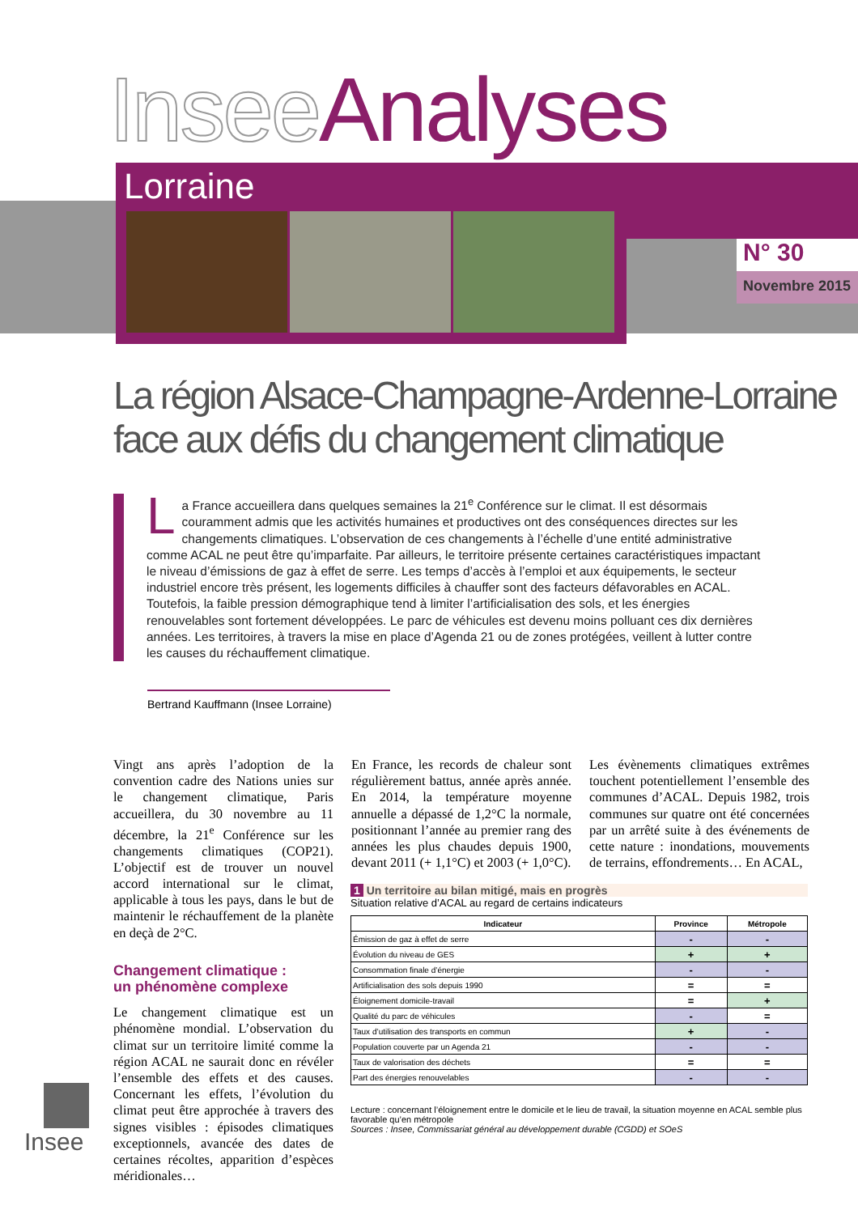Insee Analyses
Lorraine
N° 30
Novembre 2015
La région Alsace-Champagne-Ardenne-Lorraine
face aux défis du changement climatique
La France accueillera dans quelques semaines la 21<sup>e</sup> Conférence sur le climat. Il est désormais couramment admis que les activités humaines et productives ont des conséquences directes sur les changements climatiques. L’observation de ces changements à l’échelle d’une entité administrative comme ACAL ne peut être qu’imparfaite. Par ailleurs, le territoire présente certaines caractéristiques impactant le niveau d’émissions de gaz à effet de serre. Les temps d’accès à l’emploi et aux équipements, le secteur industriel encore très présent, les logements difficiles à chauffer sont des facteurs défavorables en ACAL. Toutefois, la faible pression démographique tend à limiter l’artificialisation des sols, et les énergies renouvelables sont fortement développées. Le parc de véhicules est devenu moins polluant ces dix dernières années. Les territoires, à travers la mise en place d’Agenda 21 ou de zones protégées, veillent à lutter contre les causes du réchauffement climatique.
Bertrand Kauffmann (Insee Lorraine)
Vingt ans après l’adoption de la convention cadre des Nations unies sur le changement climatique, Paris accueillera, du 30 novembre au 11 décembre, la 21<sup>e</sup> Conférence sur les changements climatiques (COP21). L’objectif est de trouver un nouvel accord international sur le climat, applicable à tous les pays, dans le but de maintenir le réchauffement de la planète en deçà de 2°C.
Changement climatique :
un phénomène complexe
Le changement climatique est un phénomène mondial. L’observation du climat sur un territoire limité comme la région ACAL ne saurait donc en révéler l’ensemble des effets et des causes. Concernant les effets, l’évolution du climat peut être approchée à travers des signes visibles : épisodes climatiques exceptionnels, avancée des dates de certaines récoltes, apparition d’espèces méridionales…
En France, les records de chaleur sont régulièrement battus, année après année. En 2014, la température moyenne annuelle a dépassé de 1,2°C la normale, positionnant l’année au premier rang des années les plus chaudes depuis 1900, devant 2011 (+ 1,1°C) et 2003 (+ 1,0°C).
Les évènements climatiques extrêmes touchent potentiellement l’ensemble des communes d’ACAL. Depuis 1982, trois communes sur quatre ont été concernées par un arrêté suite à des événements de cette nature : inondations, mouvements de terrains, effondrements… En ACAL,
1 Un territoire au bilan mitigé, mais en progrès
Situation relative d’ACAL au regard de certains indicateurs
| Indicateur | Province | Métropole |
| --- | --- | --- |
| Émission de gaz à effet de serre | - | - |
| Évolution du niveau de GES | + | + |
| Consommation finale d’énergie | - | - |
| Artificialisation des sols depuis 1990 | = | = |
| Éloignement domicile-travail | = | + |
| Qualité du parc de véhicules | - | = |
| Taux d’utilisation des transports en commun | + | - |
| Population couverte par un Agenda 21 | - | - |
| Taux de valorisation des déchets | = | = |
| Part des énergies renouvelables | - | - |
Lecture : concernant l’éloignement entre le domicile et le lieu de travail, la situation moyenne en ACAL semble plus favorable qu’en métropole
Sources : Insee, Commissariat général au développement durable (CGDD) et SOeS
Insee